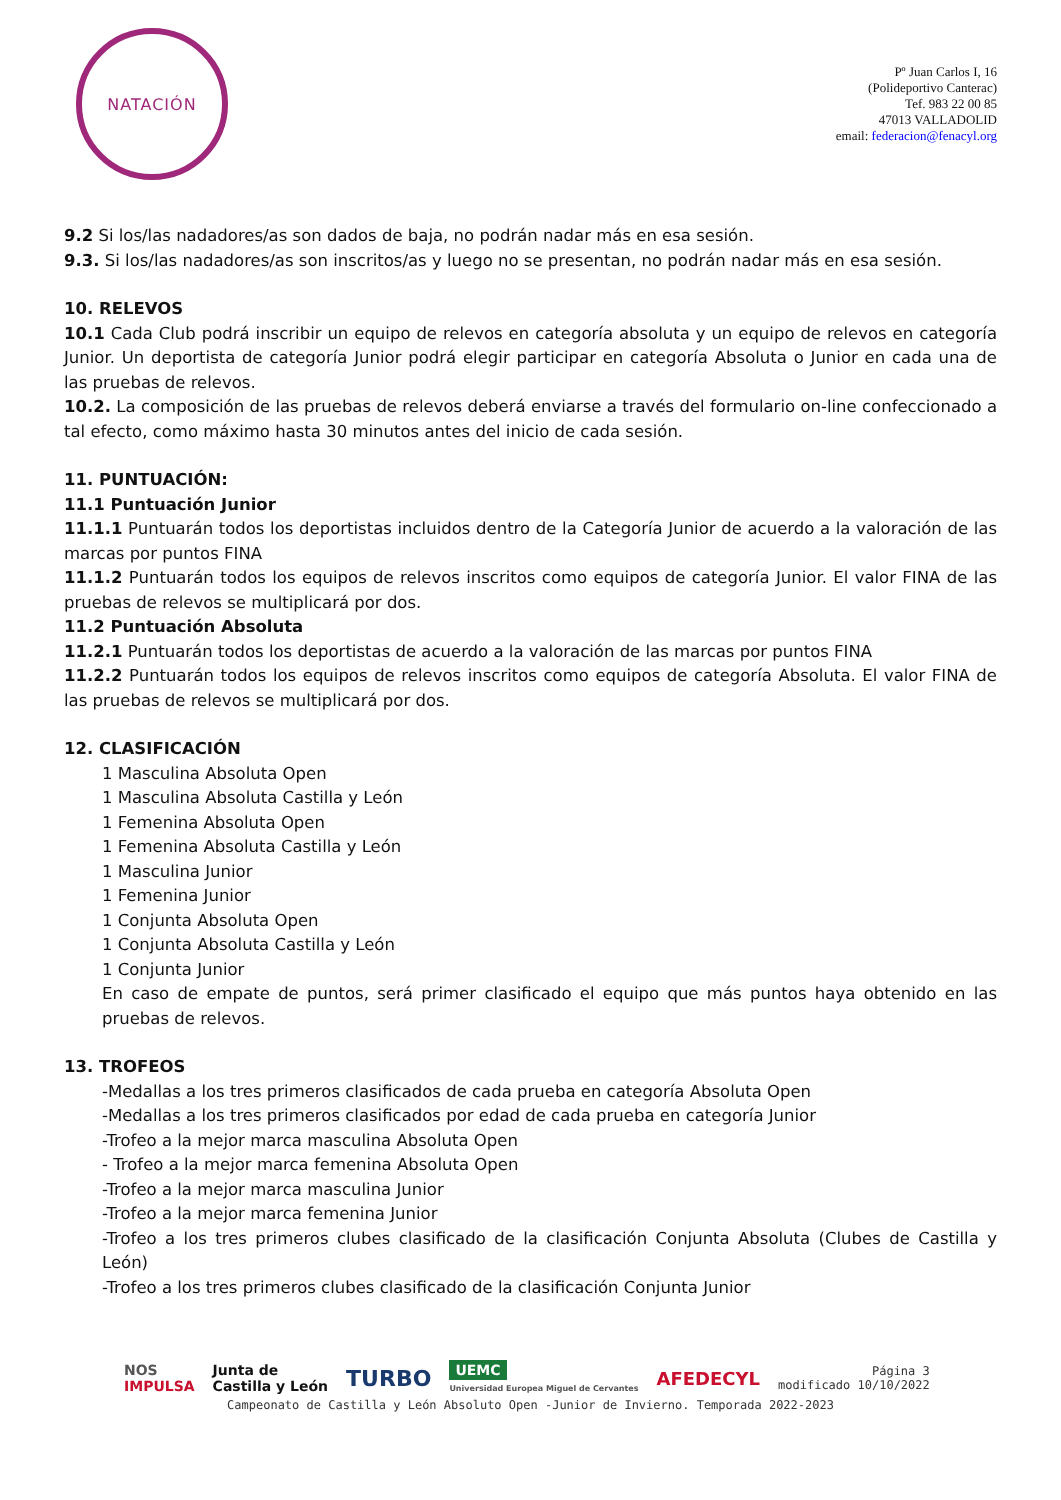NATACIÓN
Pº Juan Carlos I, 16
(Polideportivo Canterac)
Tef. 983 22 00 85
47013 VALLADOLID
email: federacion@fenacyl.org
9.2 Si los/las nadadores/as son dados de baja, no podrán nadar más en esa sesión.
9.3. Si los/las nadadores/as son inscritos/as y luego no se presentan, no podrán nadar más en esa sesión.
10. RELEVOS
10.1 Cada Club podrá inscribir un equipo de relevos en categoría absoluta y un equipo de relevos en categoría Junior. Un deportista de categoría Junior podrá elegir participar en categoría Absoluta o Junior en cada una de las pruebas de relevos.
10.2. La composición de las pruebas de relevos deberá enviarse a través del formulario on-line confeccionado a tal efecto, como máximo hasta 30 minutos antes del inicio de cada sesión.
11. PUNTUACIÓN:
11.1 Puntuación Junior
11.1.1 Puntuarán todos los deportistas incluidos dentro de la Categoría Junior de acuerdo a la valoración de las marcas por puntos FINA
11.1.2 Puntuarán todos los equipos de relevos inscritos como equipos de categoría Junior. El valor FINA de las pruebas de relevos se multiplicará por dos.
11.2 Puntuación Absoluta
11.2.1 Puntuarán todos los deportistas de acuerdo a la valoración de las marcas por puntos FINA
11.2.2 Puntuarán todos los equipos de relevos inscritos como equipos de categoría Absoluta. El valor FINA de las pruebas de relevos se multiplicará por dos.
12. CLASIFICACIÓN
1 Masculina Absoluta Open
1 Masculina Absoluta Castilla y León
1 Femenina Absoluta Open
1 Femenina Absoluta Castilla y León
1 Masculina Junior
1 Femenina Junior
1 Conjunta Absoluta Open
1 Conjunta Absoluta Castilla y León
1 Conjunta Junior
En caso de empate de puntos, será primer clasificado el equipo que más puntos haya obtenido en las pruebas de relevos.
13. TROFEOS
-Medallas a los tres primeros clasificados de cada prueba en categoría Absoluta Open
-Medallas a los tres primeros clasificados por edad de cada prueba en categoría Junior
-Trofeo a la mejor marca masculina Absoluta Open
- Trofeo a la mejor marca femenina Absoluta Open
-Trofeo a la mejor marca masculina Junior
-Trofeo a la mejor marca femenina Junior
-Trofeo a los tres primeros clubes clasificado de la clasificación Conjunta Absoluta (Clubes de Castilla y León)
-Trofeo a los tres primeros clubes clasificado de la clasificación Conjunta Junior
NOS
IMPULSA
Junta de
Castilla y León
TURBO
UEMC
Universidad Europea Miguel de Cervantes
AFEDECYL
Página 3
modificado 10/10/2022
Campeonato de Castilla y León Absoluto Open -Junior de Invierno. Temporada 2022-2023